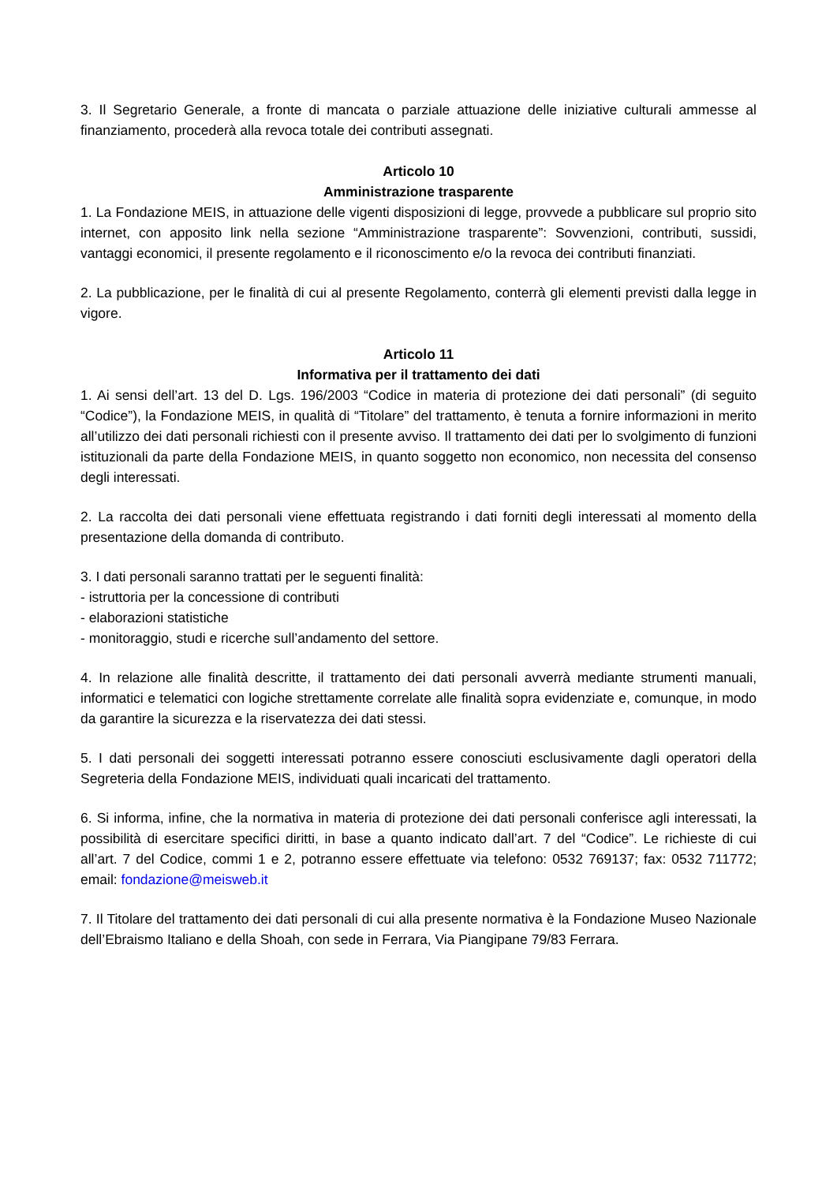3. Il Segretario Generale, a fronte di mancata o parziale attuazione delle iniziative culturali ammesse al finanziamento, procederà alla revoca totale dei contributi assegnati.
Articolo 10
Amministrazione trasparente
1. La Fondazione MEIS, in attuazione delle vigenti disposizioni di legge, provvede a pubblicare sul proprio sito internet, con apposito link nella sezione “Amministrazione trasparente”: Sovvenzioni, contributi, sussidi, vantaggi economici, il presente regolamento e il riconoscimento e/o la revoca dei contributi finanziati.
2. La pubblicazione, per le finalità di cui al presente Regolamento, conterrà gli elementi previsti dalla legge in vigore.
Articolo 11
Informativa per il trattamento dei dati
1. Ai sensi dell’art. 13 del D. Lgs. 196/2003 “Codice in materia di protezione dei dati personali” (di seguito “Codice”), la Fondazione MEIS, in qualità di “Titolare” del trattamento, è tenuta a fornire informazioni in merito all’utilizzo dei dati personali richiesti con il presente avviso. Il trattamento dei dati per lo svolgimento di funzioni istituzionali da parte della Fondazione MEIS, in quanto soggetto non economico, non necessita del consenso degli interessati.
2. La raccolta dei dati personali viene effettuata registrando i dati forniti degli interessati al momento della presentazione della domanda di contributo.
3. I dati personali saranno trattati per le seguenti finalità:
- istruttoria per la concessione di contributi
- elaborazioni statistiche
- monitoraggio, studi e ricerche sull’andamento del settore.
4. In relazione alle finalità descritte, il trattamento dei dati personali avverrà mediante strumenti manuali, informatici e telematici con logiche strettamente correlate alle finalità sopra evidenziate e, comunque, in modo da garantire la sicurezza e la riservatezza dei dati stessi.
5. I dati personali dei soggetti interessati potranno essere conosciuti esclusivamente dagli operatori della Segreteria della Fondazione MEIS, individuati quali incaricati del trattamento.
6. Si informa, infine, che la normativa in materia di protezione dei dati personali conferisce agli interessati, la possibilità di esercitare specifici diritti, in base a quanto indicato dall’art. 7 del “Codice”. Le richieste di cui all’art. 7 del Codice, commi 1 e 2, potranno essere effettuate via telefono: 0532 769137; fax: 0532 711772; email: fondazione@meisweb.it
7. Il Titolare del trattamento dei dati personali di cui alla presente normativa è la Fondazione Museo Nazionale dell’Ebraismo Italiano e della Shoah, con sede in Ferrara, Via Piangipane 79/83 Ferrara.